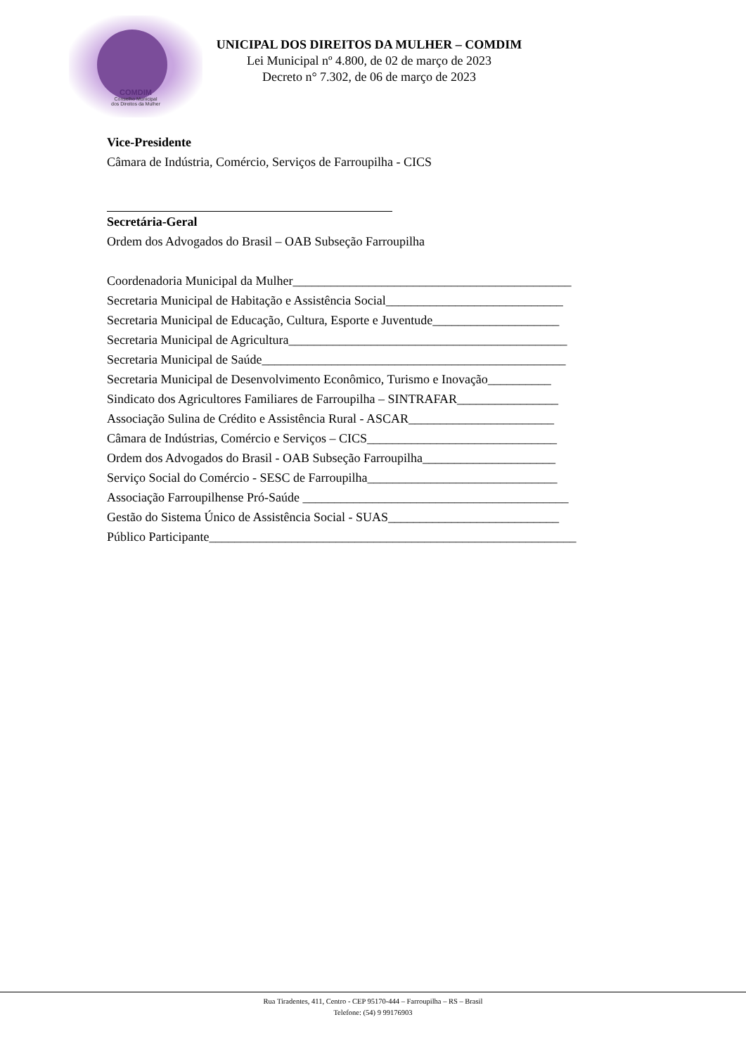COMDIM
Conselho Municipal
dos Direitos da Mulher
UNICIPAL DOS DIREITOS DA MULHER – COMDIM
Lei Municipal nº 4.800, de 02 de março de 2023
Decreto n° 7.302, de 06 de março de 2023
Vice-Presidente
Câmara de Indústria, Comércio, Serviços de Farroupilha - CICS
Secretária-Geral
Ordem dos Advogados do Brasil – OAB Subseção Farroupilha
Coordenadoria Municipal da Mulher____________________________________________
Secretaria Municipal de Habitação e Assistência Social____________________________
Secretaria Municipal de Educação, Cultura, Esporte e Juventude____________________
Secretaria Municipal de Agricultura____________________________________________
Secretaria Municipal de Saúde________________________________________________
Secretaria Municipal de Desenvolvimento Econômico, Turismo e Inovação__________
Sindicato dos Agricultores Familiares de Farroupilha – SINTRAFAR________________
Associação Sulina de Crédito e Assistência Rural - ASCAR_______________________
Câmara de Indústrias, Comércio e Serviços – CICS______________________________
Ordem dos Advogados do Brasil - OAB Subseção Farroupilha_____________________
Serviço Social do Comércio - SESC de Farroupilha______________________________
Associação Farroupilhense Pró-Saúde __________________________________________
Gestão do Sistema Único de Assistência Social - SUAS___________________________
Público Participante__________________________________________________________
Rua Tiradentes, 411, Centro - CEP 95170-444 – Farroupilha – RS – Brasil
Telefone: (54) 9 99176903